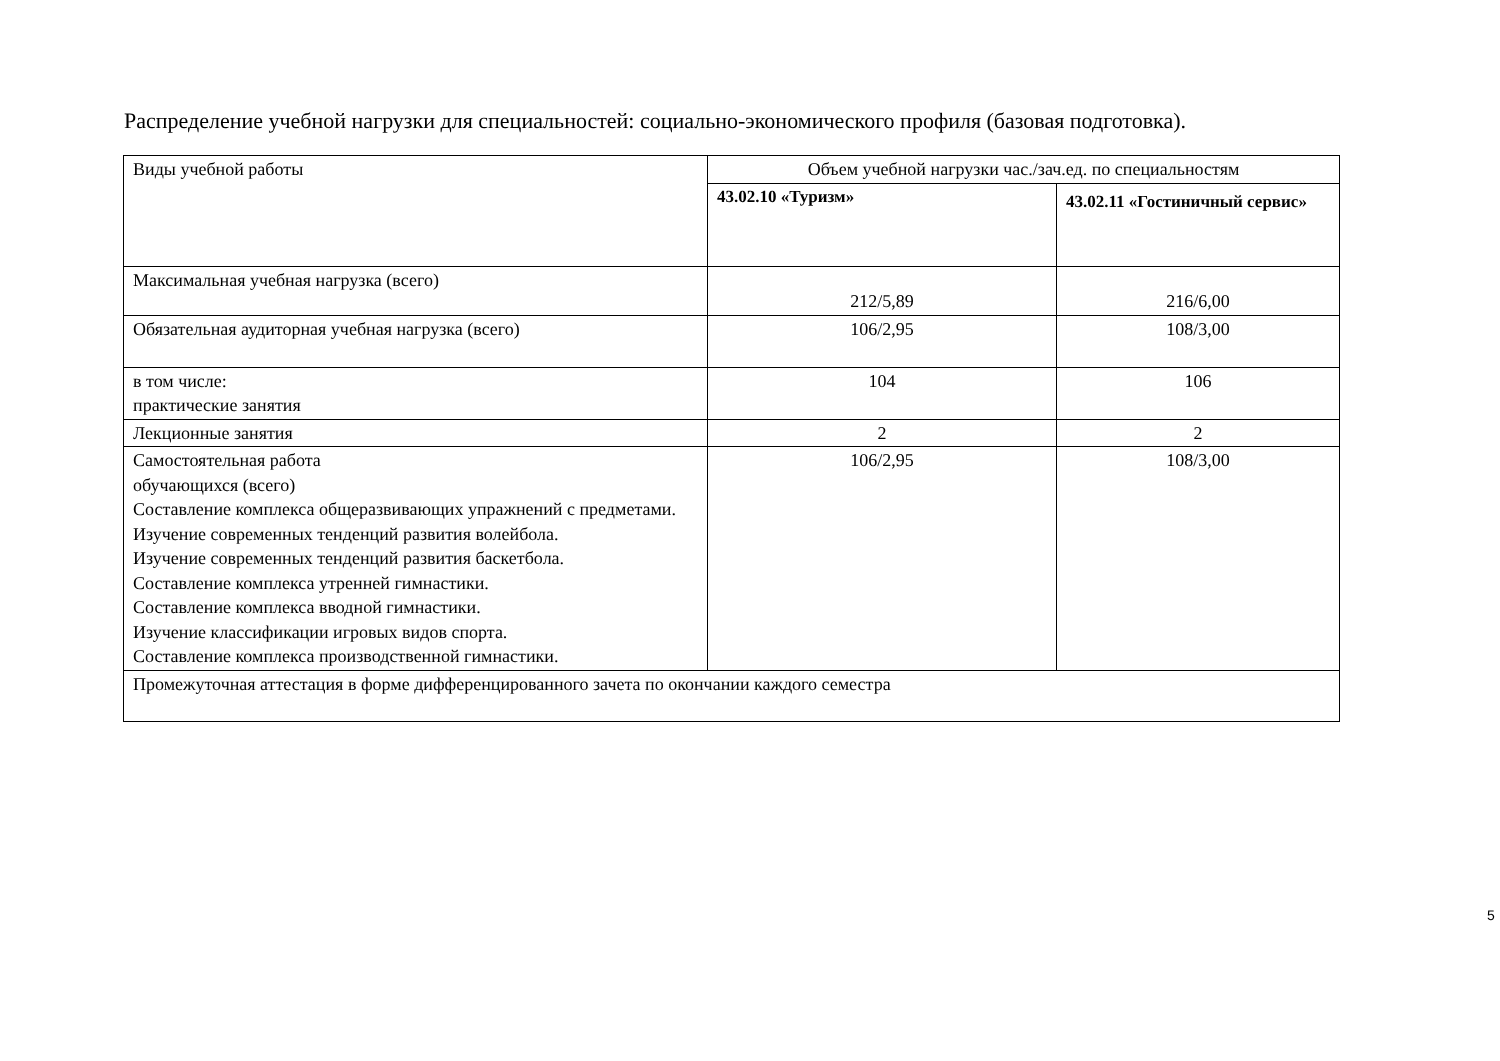Распределение учебной нагрузки для специальностей: социально-экономического профиля (базовая подготовка).
| Виды учебной работы | Объем учебной нагрузки час./зач.ед. по специальностям | |
| | 43.02.10 «Туризм» | 43.02.11 «Гостиничный сервис» |
| Максимальная учебная нагрузка (всего) | 212/5,89 | 216/6,00 |
| Обязательная аудиторная учебная нагрузка (всего) | 106/2,95 | 108/3,00 |
| в том числе: практические занятия | 104 | 106 |
| Лекционные занятия | 2 | 2 |
| Самостоятельная работа обучающихся (всего) Составление комплекса общеразвивающих упражнений с предметами. Изучение современных тенденций развития волейбола. Изучение современных тенденций развития баскетбола. Составление комплекса утренней гимнастики. Составление комплекса вводной гимнастики. Изучение классификации игровых видов спорта. Составление комплекса производственной гимнастики. | 106/2,95 | 108/3,00 |
| Промежуточная аттестация в форме дифференцированного зачета по окончании каждого семестра | | |
5